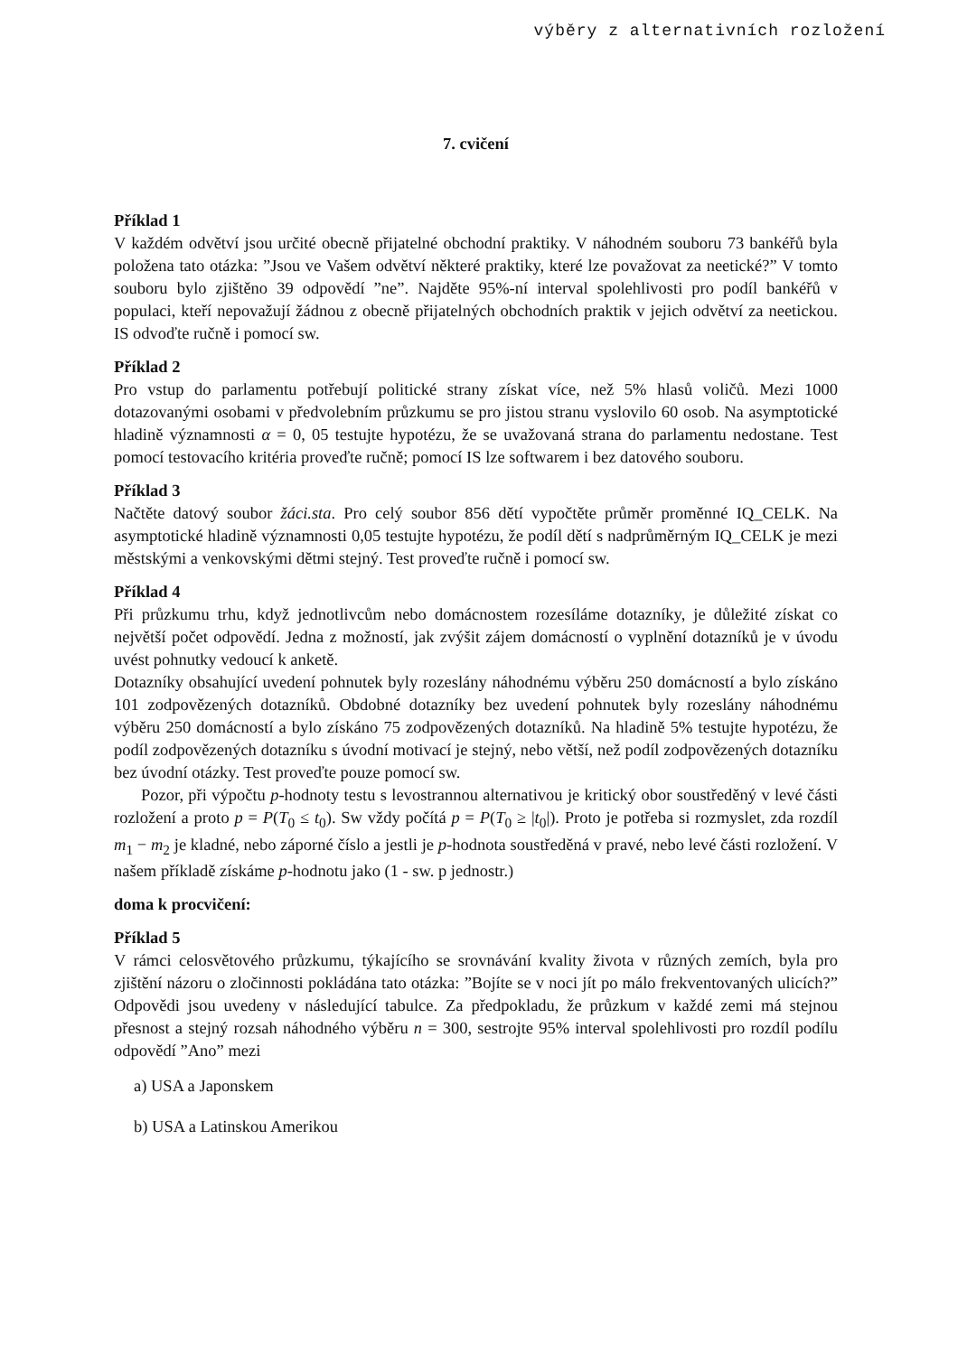výběry z alternativních rozložení
7. cvičení
Příklad 1
V každém odvětví jsou určité obecně přijatelné obchodní praktiky. V náhodném souboru 73 bankéřů byla položena tato otázka: ”Jsou ve Vašem odvětví některé praktiky, které lze považovat za neetické?” V tomto souboru bylo zjištěno 39 odpovědí ”ne”. Najděte 95%-ní interval spolehlivosti pro podíl bankéřů v populaci, kteří nepovažují žádnou z obecně přijatelných obchodních praktik v jejich odvětví za neetickou. IS odvoďte ručně i pomocí sw.
Příklad 2
Pro vstup do parlamentu potřebují politické strany získat více, než 5% hlasů voličů. Mezi 1000 dotazovanými osobami v předvolebním průzkumu se pro jistou stranu vyslovilo 60 osob. Na asymptotické hladině významnosti α = 0, 05 testujte hypotézu, že se uvažovaná strana do parlamentu nedostane. Test pomocí testovacího kritéria proveďte ručně; pomocí IS lze softwarem i bez datového souboru.
Příklad 3
Načtěte datový soubor žáci.sta. Pro celý soubor 856 dětí vypočtěte průměr proměnné IQ_CELK. Na asymptotické hladině významnosti 0,05 testujte hypotézu, že podíl dětí s nadprůměrným IQ_CELK je mezi městskými a venkovskými dětmi stejný. Test proveďte ručně i pomocí sw.
Příklad 4
Při průzkumu trhu, když jednotlivcům nebo domácnostem rozesíláme dotazníky, je důležité získat co největší počet odpovědí. Jedna z možností, jak zvýšit zájem domácností o vyplnění dotazníků je v úvodu uvést pohnutky vedoucí k anketě.
Dotazníky obsahující uvedení pohnutek byly rozeslány náhodnému výběru 250 domácností a bylo získáno 101 zodpovězených dotazníků. Obdobné dotazníky bez uvedení pohnutek byly rozeslány náhodnému výběru 250 domácností a bylo získáno 75 zodpovězených dotazníků. Na hladině 5% testujte hypotézu, že podíl zodpovězených dotazníku s úvodní motivací je stejný, nebo větší, než podíl zodpovězených dotazníku bez úvodní otázky. Test proveďte pouze pomocí sw.
Pozor, při výpočtu p-hodnoty testu s levostrannou alternativou je kritický obor soustředěný v levé části rozložení a proto p = P(T<sub>0</sub> ≤ t<sub>0</sub>). Sw vždy počítá p = P(T<sub>0</sub> ≥ |t<sub>0</sub>|). Proto je potřeba si rozmyslet, zda rozdíl m<sub>1</sub> − m<sub>2</sub> je kladné, nebo záporné číslo a jestli je p-hodnota soustředěná v pravé, nebo levé části rozložení. V našem příkladě získáme p-hodnotu jako (1 - sw. p jednostr.)
doma k procvičení:
Příklad 5
V rámci celosvětového průzkumu, týkajícího se srovnávání kvality života v různých zemích, byla pro zjištění názoru o zločinnosti pokládána tato otázka: ”Bojíte se v noci jít po málo frekventovaných ulicích?” Odpovědi jsou uvedeny v následující tabulce. Za předpokladu, že průzkum v každé zemi má stejnou přesnost a stejný rozsah náhodného výběru n = 300, sestrojte 95% interval spolehlivosti pro rozdíl podílu odpovědí ”Ano” mezi
a) USA a Japonskem
b) USA a Latinskou Amerikou